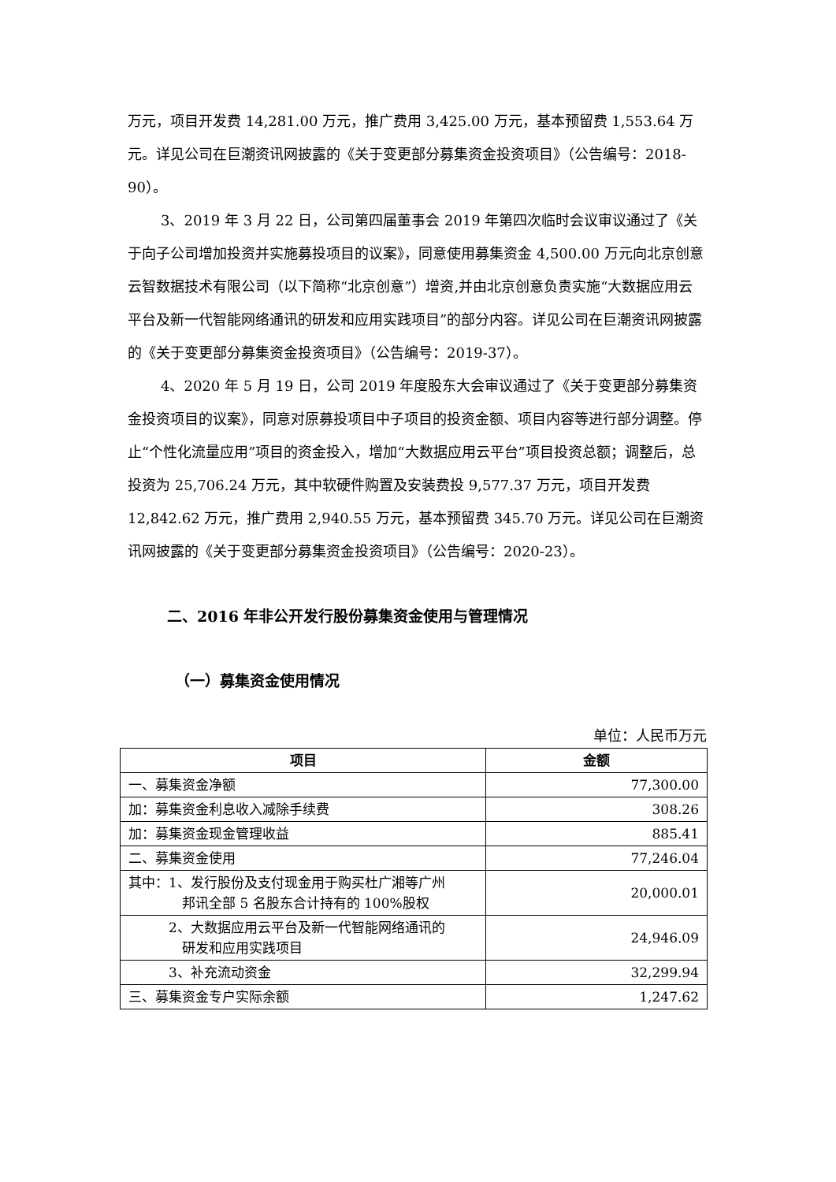万元，项目开发费 14,281.00 万元，推广费用 3,425.00 万元，基本预留费 1,553.64 万元。详见公司在巨潮资讯网披露的《关于变更部分募集资金投资项目》（公告编号：2018-90）。
3、2019 年 3 月 22 日，公司第四届董事会 2019 年第四次临时会议审议通过了《关于向子公司增加投资并实施募投项目的议案》，同意使用募集资金 4,500.00 万元向北京创意云智数据技术有限公司（以下简称“北京创意”）增资,并由北京创意负责实施“大数据应用云平台及新一代智能网络通讯的研发和应用实践项目”的部分内容。详见公司在巨潮资讯网披露的《关于变更部分募集资金投资项目》（公告编号：2019-37）。
4、2020 年 5 月 19 日，公司 2019 年度股东大会审议通过了《关于变更部分募集资金投资项目的议案》，同意对原募投项目中子项目的投资金额、项目内容等进行部分调整。停止“个性化流量应用”项目的资金投入，增加“大数据应用云平台”项目投资总额；调整后，总投资为 25,706.24 万元，其中软硬件购置及安装费投 9,577.37 万元，项目开发费 12,842.62 万元，推广费用 2,940.55 万元，基本预留费 345.70 万元。详见公司在巨潮资讯网披露的《关于变更部分募集资金投资项目》（公告编号：2020-23）。
二、2016 年非公开发行股份募集资金使用与管理情况
（一）募集资金使用情况
单位：人民币万元
| 项目 | 金额 |
| --- | --- |
| 一、募集资金净额 | 77,300.00 |
| 加：募集资金利息收入减除手续费 | 308.26 |
| 加：募集资金现金管理收益 | 885.41 |
| 二、募集资金使用 | 77,246.04 |
| 其中：1、发行股份及支付现金用于购买杜广湘等广州 邦讯全部 5 名股东合计持有的 100%股权 | 20,000.01 |
| 2、大数据应用云平台及新一代智能网络通讯的 研发和应用实践项目 | 24,946.09 |
| 3、补充流动资金 | 32,299.94 |
| 三、募集资金专户实际余额 | 1,247.62 |